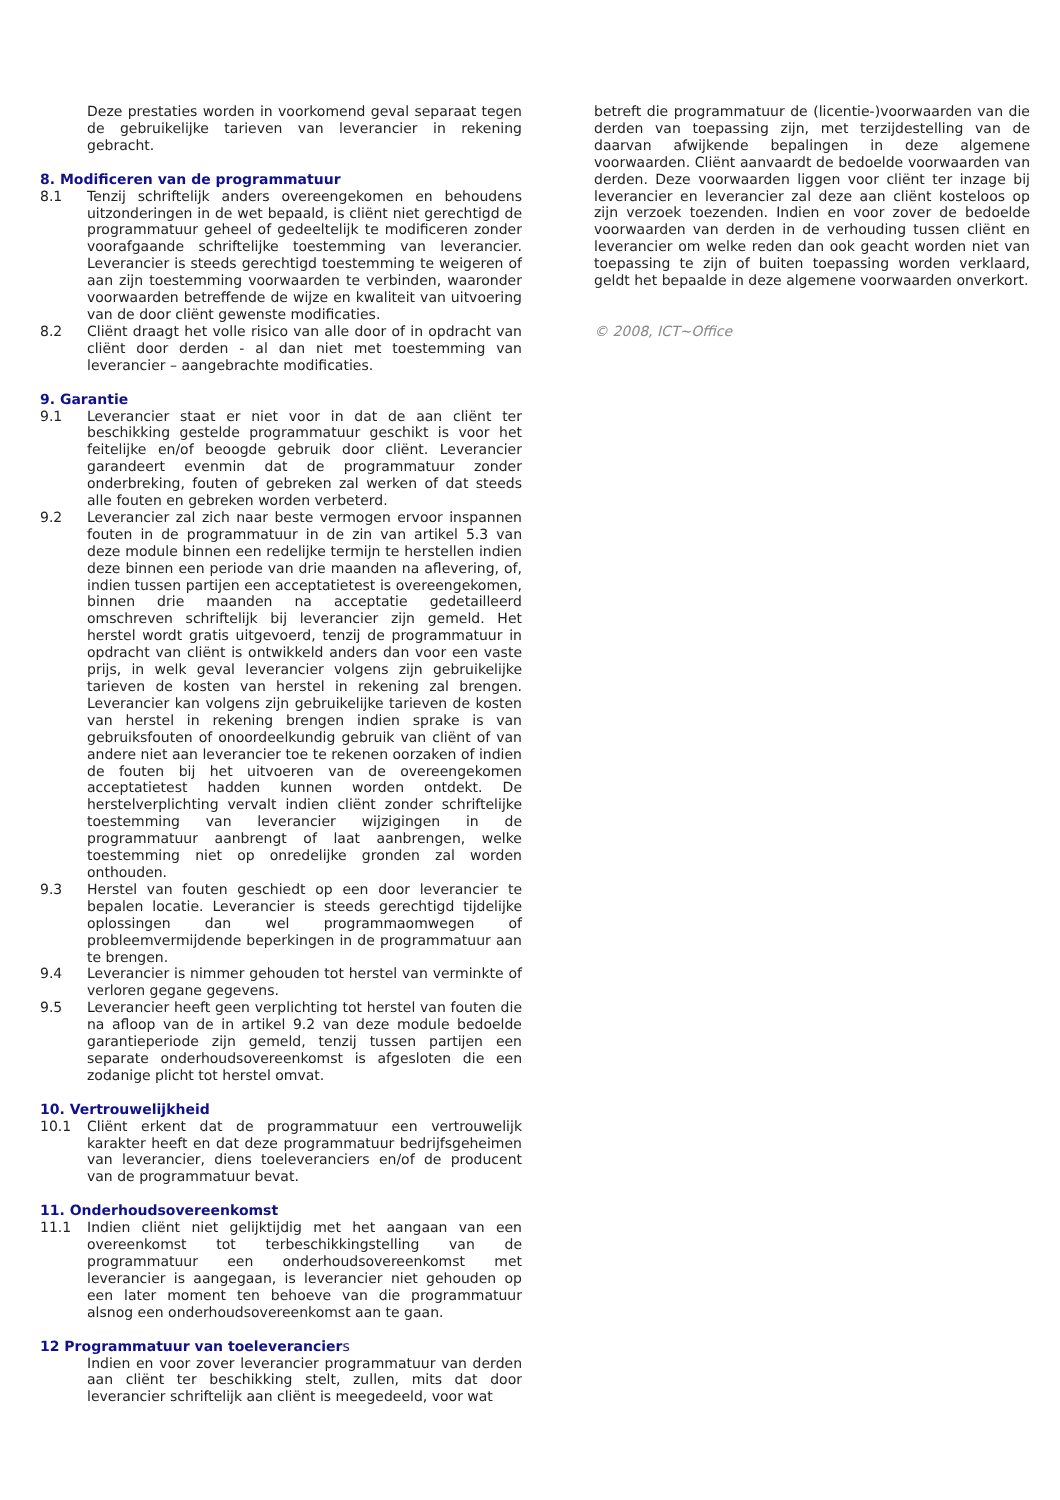Deze prestaties worden in voorkomend geval separaat tegen de gebruikelijke tarieven van leverancier in rekening gebracht.
8. Modificeren van de programmatuur
8.1 Tenzij schriftelijk anders overeengekomen en behoudens uitzonderingen in de wet bepaald, is cliënt niet gerechtigd de programmatuur geheel of gedeeltelijk te modificeren zonder voorafgaande schriftelijke toestemming van leverancier. Leverancier is steeds gerechtigd toestemming te weigeren of aan zijn toestemming voorwaarden te verbinden, waaronder voorwaarden betreffende de wijze en kwaliteit van uitvoering van de door cliënt gewenste modificaties.
8.2 Cliënt draagt het volle risico van alle door of in opdracht van cliënt door derden - al dan niet met toestemming van leverancier – aangebrachte modificaties.
9. Garantie
9.1 Leverancier staat er niet voor in dat de aan cliënt ter beschikking gestelde programmatuur geschikt is voor het feitelijke en/of beoogde gebruik door cliënt. Leverancier garandeert evenmin dat de programmatuur zonder onderbreking, fouten of gebreken zal werken of dat steeds alle fouten en gebreken worden verbeterd.
9.2 Leverancier zal zich naar beste vermogen ervoor inspannen fouten in de programmatuur in de zin van artikel 5.3 van deze module binnen een redelijke termijn te herstellen indien deze binnen een periode van drie maanden na aflevering, of, indien tussen partijen een acceptatietest is overeengekomen, binnen drie maanden na acceptatie gedetailleerd omschreven schriftelijk bij leverancier zijn gemeld. Het herstel wordt gratis uitgevoerd, tenzij de programmatuur in opdracht van cliënt is ontwikkeld anders dan voor een vaste prijs, in welk geval leverancier volgens zijn gebruikelijke tarieven de kosten van herstel in rekening zal brengen. Leverancier kan volgens zijn gebruikelijke tarieven de kosten van herstel in rekening brengen indien sprake is van gebruiksfouten of onoordeelkundig gebruik van cliënt of van andere niet aan leverancier toe te rekenen oorzaken of indien de fouten bij het uitvoeren van de overeengekomen acceptatietest hadden kunnen worden ontdekt. De herstelverplichting vervalt indien cliënt zonder schriftelijke toestemming van leverancier wijzigingen in de programmatuur aanbrengt of laat aanbrengen, welke toestemming niet op onredelijke gronden zal worden onthouden.
9.3 Herstel van fouten geschiedt op een door leverancier te bepalen locatie. Leverancier is steeds gerechtigd tijdelijke oplossingen dan wel programmaomwegen of probleemvermijdende beperkingen in de programmatuur aan te brengen.
9.4 Leverancier is nimmer gehouden tot herstel van verminkte of verloren gegane gegevens.
9.5 Leverancier heeft geen verplichting tot herstel van fouten die na afloop van de in artikel 9.2 van deze module bedoelde garantieperiode zijn gemeld, tenzij tussen partijen een separate onderhoudsovereenkomst is afgesloten die een zodanige plicht tot herstel omvat.
10. Vertrouwelijkheid
10.1 Cliënt erkent dat de programmatuur een vertrouwelijk karakter heeft en dat deze programmatuur bedrijfsgeheimen van leverancier, diens toeleveranciers en/of de producent van de programmatuur bevat.
11. Onderhoudsovereenkomst
11.1 Indien cliënt niet gelijktijdig met het aangaan van een overeenkomst tot terbeschikkingstelling van de programmatuur een onderhoudsovereenkomst met leverancier is aangegaan, is leverancier niet gehouden op een later moment ten behoeve van die programmatuur alsnog een onderhoudsovereenkomst aan te gaan.
12 Programmatuur van toeleveranciers
Indien en voor zover leverancier programmatuur van derden aan cliënt ter beschikking stelt, zullen, mits dat door leverancier schriftelijk aan cliënt is meegedeeld, voor wat
betreft die programmatuur de (licentie-)voorwaarden van die derden van toepassing zijn, met terzijdestelling van de daarvan afwijkende bepalingen in deze algemene voorwaarden. Cliënt aanvaardt de bedoelde voorwaarden van derden. Deze voorwaarden liggen voor cliënt ter inzage bij leverancier en leverancier zal deze aan cliënt kosteloos op zijn verzoek toezenden. Indien en voor zover de bedoelde voorwaarden van derden in de verhouding tussen cliënt en leverancier om welke reden dan ook geacht worden niet van toepassing te zijn of buiten toepassing worden verklaard, geldt het bepaalde in deze algemene voorwaarden onverkort.
© 2008, ICT~Office